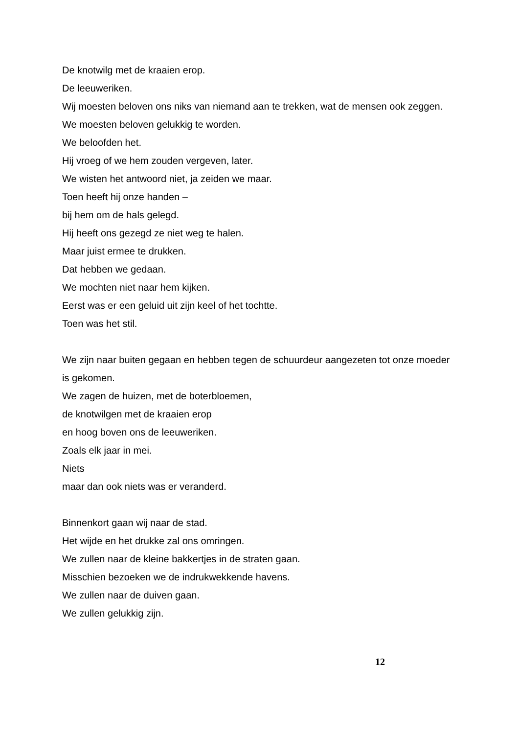De knotwilg met de kraaien erop.
De leeuweriken.
Wij moesten beloven ons niks van niemand aan te trekken, wat de mensen ook zeggen.
We moesten beloven gelukkig te worden.
We beloofden het.
Hij vroeg of we hem zouden vergeven, later.
We wisten het antwoord niet, ja zeiden we maar.
Toen heeft hij onze handen –
bij hem om de hals gelegd.
Hij heeft ons gezegd ze niet weg te halen.
Maar juist ermee te drukken.
Dat hebben we gedaan.
We mochten niet naar hem kijken.
Eerst was er een geluid uit zijn keel of het tochtte.
Toen was het stil.
We zijn naar buiten gegaan en hebben tegen de schuurdeur aangezeten tot onze moeder is gekomen.
We zagen de huizen, met de boterbloemen,
de knotwilgen met de kraaien erop
en hoog boven ons de leeuweriken.
Zoals elk jaar in mei.
Niets
maar dan ook niets was er veranderd.
Binnenkort gaan wij naar de stad.
Het wijde en het drukke zal ons omringen.
We zullen naar de kleine bakkertjes in de straten gaan.
Misschien bezoeken we de indrukwekkende havens.
We zullen naar de duiven gaan.
We zullen gelukkig zijn.
12